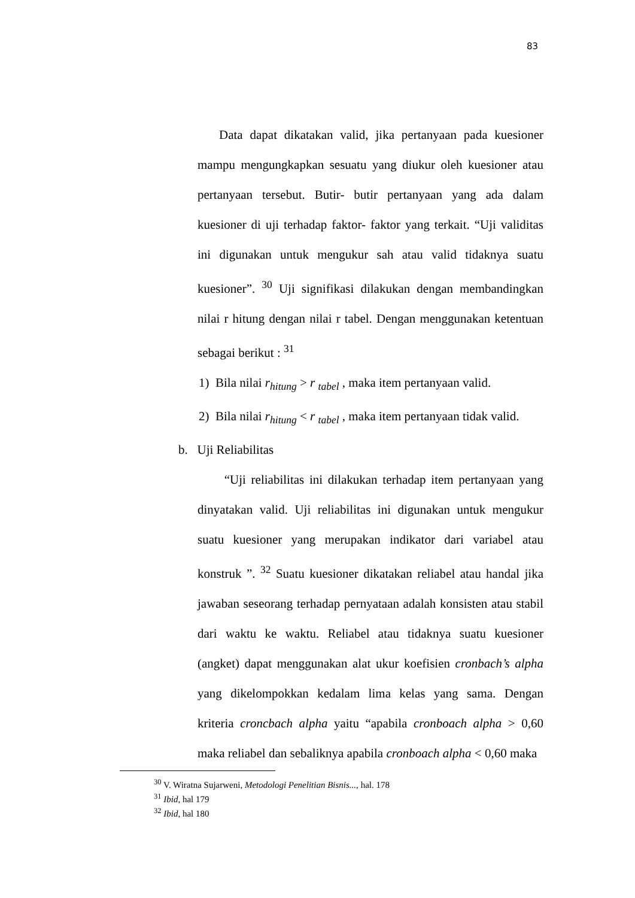83
Data dapat dikatakan valid, jika pertanyaan pada kuesioner mampu mengungkapkan sesuatu yang diukur oleh kuesioner atau pertanyaan tersebut. Butir- butir pertanyaan yang ada dalam kuesioner di uji terhadap faktor- faktor yang terkait. “Uji validitas ini digunakan untuk mengukur sah atau valid tidaknya suatu kuesioner”. <sup>30</sup> Uji signifikasi dilakukan dengan membandingkan nilai r hitung dengan nilai r tabel. Dengan menggunakan ketentuan sebagai berikut : <sup>31</sup>
1) Bila nilai r<sub>hitung</sub> > r <sub>tabel</sub> , maka item pertanyaan valid.
2) Bila nilai r<sub>hitung</sub> < r <sub>tabel</sub> , maka item pertanyaan tidak valid.
b. Uji Reliabilitas
“Uji reliabilitas ini dilakukan terhadap item pertanyaan yang dinyatakan valid. Uji reliabilitas ini digunakan untuk mengukur suatu kuesioner yang merupakan indikator dari variabel atau konstruk ”. <sup>32</sup> Suatu kuesioner dikatakan reliabel atau handal jika jawaban seseorang terhadap pernyataan adalah konsisten atau stabil dari waktu ke waktu. Reliabel atau tidaknya suatu kuesioner (angket) dapat menggunakan alat ukur koefisien cronbach’s alpha yang dikelompokkan kedalam lima kelas yang sama. Dengan kriteria croncbach alpha yaitu “apabila cronboach alpha > 0,60 maka reliabel dan sebaliknya apabila cronboach alpha < 0,60 maka
<sup>30</sup> V. Wiratna Sujarweni, Metodologi Penelitian Bisnis..., hal. 178
<sup>31</sup> Ibid, hal 179
<sup>32</sup> Ibid, hal 180